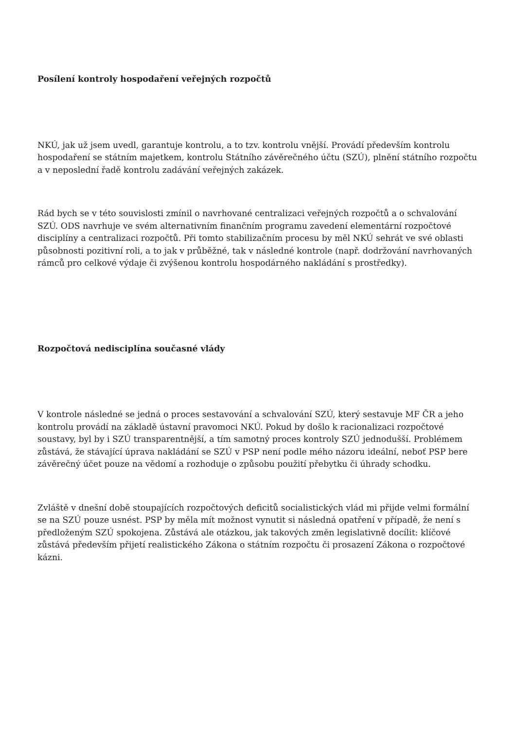Posílení kontroly hospodaření veřejných rozpočtů
NKÚ, jak už jsem uvedl, garantuje kontrolu, a to tzv. kontrolu vnější. Provádí především kontrolu hospodaření se státním majetkem, kontrolu Státního závěrečného účtu (SZÚ), plnění státního rozpočtu a v neposlední řadě kontrolu zadávání veřejných zakázek.
Rád bych se v této souvislosti zmínil o navrhované centralizaci veřejných rozpočtů a o schvalování SZÚ. ODS navrhuje ve svém alternativním finančním programu zavedení elementární rozpočtové disciplíny a centralizaci rozpočtů. Při tomto stabilizačním procesu by měl NKÚ sehrát ve své oblasti působnosti pozitivní roli, a to jak v průběžné, tak v následné kontrole (např. dodržování navrhovaných rámců pro celkové výdaje či zvýšenou kontrolu hospodárného nakládání s prostředky).
Rozpočtová nedisciplína současné vlády
V kontrole následné se jedná o proces sestavování a schvalování SZÚ, který sestavuje MF ČR a jeho kontrolu provádí na základě ústavní pravomoci NKÚ. Pokud by došlo k racionalizaci rozpočtové soustavy, byl by i SZÚ transparentnější, a tím samotný proces kontroly SZÚ jednodušší. Problémem zůstává, že stávající úprava nakládání se SZÚ v PSP není podle mého názoru ideální, neboť PSP bere závěrečný účet pouze na vědomí a rozhoduje o způsobu použití přebytku či úhrady schodku.
Zvláště v dnešní době stoupajících rozpočtových deficitů socialistických vlád mi přijde velmi formální se na SZÚ pouze usnést. PSP by měla mít možnost vynutit si následná opatření v případě, že není s předloženým SZÚ spokojena. Zůstává ale otázkou, jak takových změn legislativně docílit: klíčové zůstává především přijetí realistického Zákona o státním rozpočtu či prosazení Zákona o rozpočtové kázni.